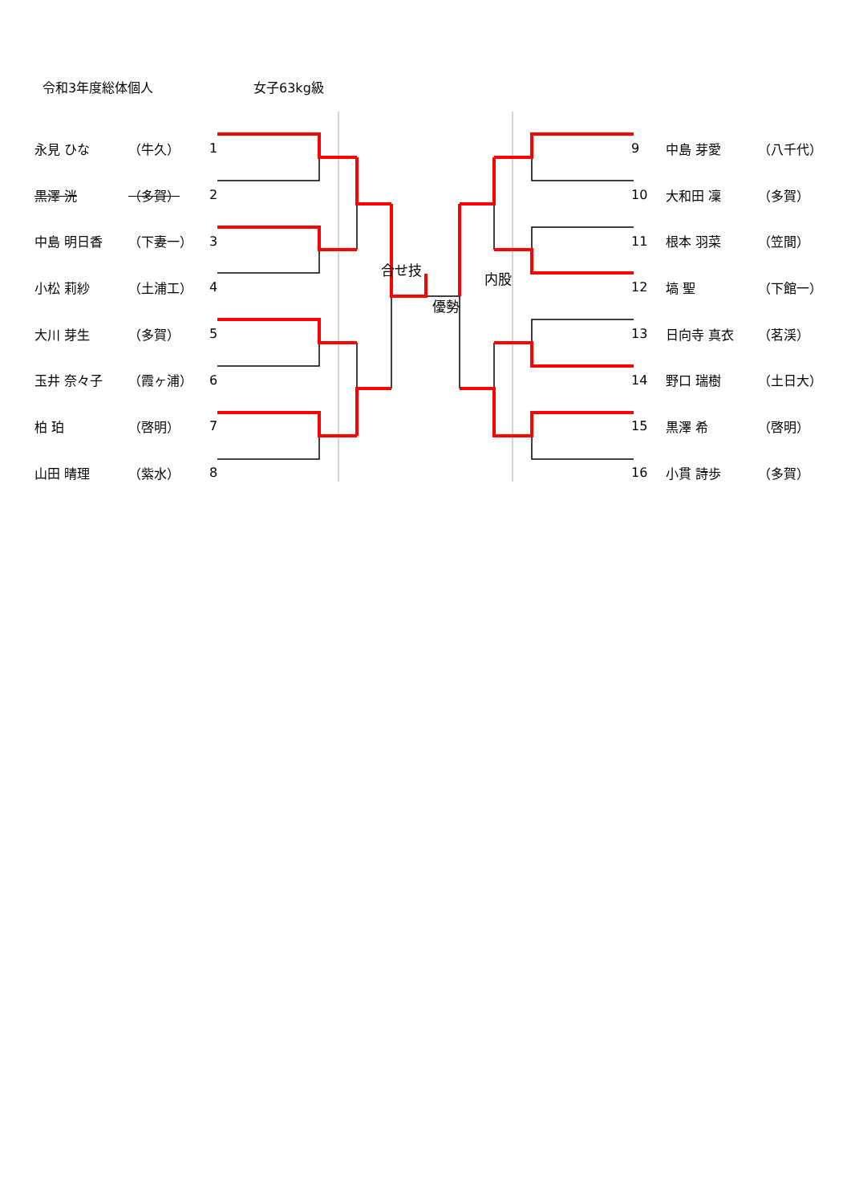令和3年度総体個人 女子63kg級
| 永見 ひな | （牛久） | 1 | | 9 | 中島 芽愛 | （八千代） |
| 黒澤 洸 | （多賀） | 2 | | 10 | 大和田 凜 | （多賀） |
| 中島 明日香 | （下妻一） | 3 | | 11 | 根本 羽菜 | （笠間） |
| 小松 莉紗 | （土浦工） | 4 | 合せ技 優勢 内股 | 12 | 塙 聖 | （下館一） |
| 大川 芽生 | （多賀） | 5 | | 13 | 日向寺 真衣 | （茗渓） |
| 玉井 奈々子 | （霞ヶ浦） | 6 | | 14 | 野口 瑞樹 | （土日大） |
| 柏 珀 | （啓明） | 7 | | 15 | 黒澤 希 | （啓明） |
| 山田 晴理 | （紫水） | 8 | | 16 | 小貫 詩歩 | （多賀） |